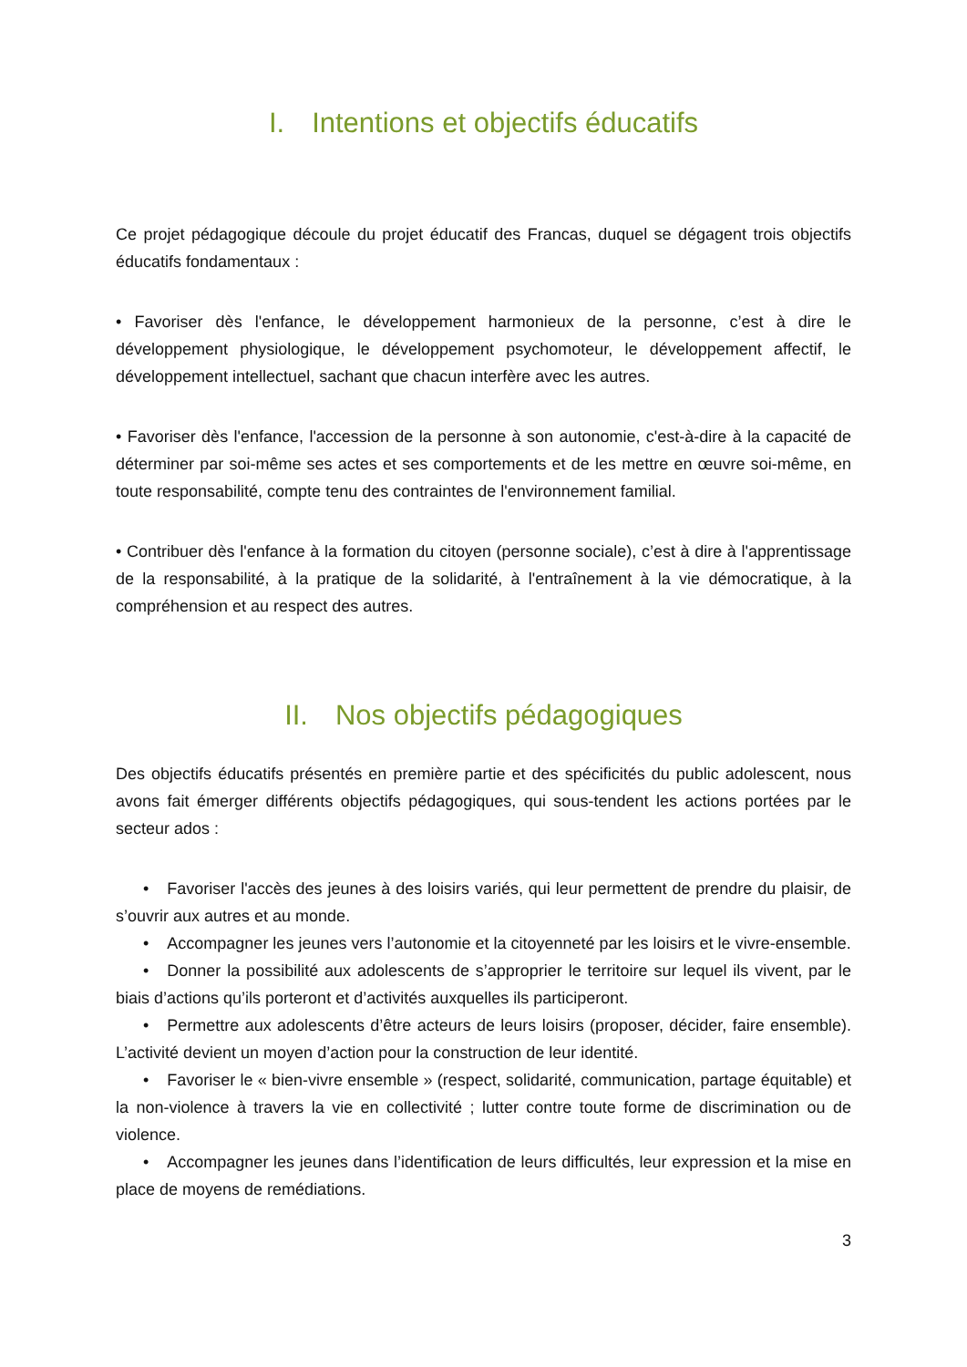I. Intentions et objectifs éducatifs
Ce projet pédagogique découle du projet éducatif des Francas, duquel se dégagent trois objectifs éducatifs fondamentaux :
• Favoriser dès l'enfance, le développement harmonieux de la personne, c’est à dire le développement physiologique, le développement psychomoteur, le développement affectif, le développement intellectuel, sachant que chacun interfère avec les autres.
• Favoriser dès l'enfance, l'accession de la personne à son autonomie, c'est-à-dire à la capacité de déterminer par soi-même ses actes et ses comportements et de les mettre en œuvre soi-même, en toute responsabilité, compte tenu des contraintes de l'environnement familial.
• Contribuer dès l'enfance à la formation du citoyen (personne sociale), c’est à dire à l'apprentissage de la responsabilité, à la pratique de la solidarité, à l'entraînement à la vie démocratique, à la compréhension et au respect des autres.
II. Nos objectifs pédagogiques
Des objectifs éducatifs présentés en première partie et des spécificités du public adolescent, nous avons fait émerger différents objectifs pédagogiques, qui sous-tendent les actions portées par le secteur ados :
• Favoriser l'accès des jeunes à des loisirs variés, qui leur permettent de prendre du plaisir, de s’ouvrir aux autres et au monde.
• Accompagner les jeunes vers l’autonomie et la citoyenneté par les loisirs et le vivre-ensemble.
• Donner la possibilité aux adolescents de s’approprier le territoire sur lequel ils vivent, par le biais d’actions qu’ils porteront et d’activités auxquelles ils participeront.
• Permettre aux adolescents d’être acteurs de leurs loisirs (proposer, décider, faire ensemble). L’activité devient un moyen d’action pour la construction de leur identité.
• Favoriser le « bien-vivre ensemble » (respect, solidarité, communication, partage équitable) et la non-violence à travers la vie en collectivité ; lutter contre toute forme de discrimination ou de violence.
• Accompagner les jeunes dans l’identification de leurs difficultés, leur expression et la mise en place de moyens de remédiations.
3